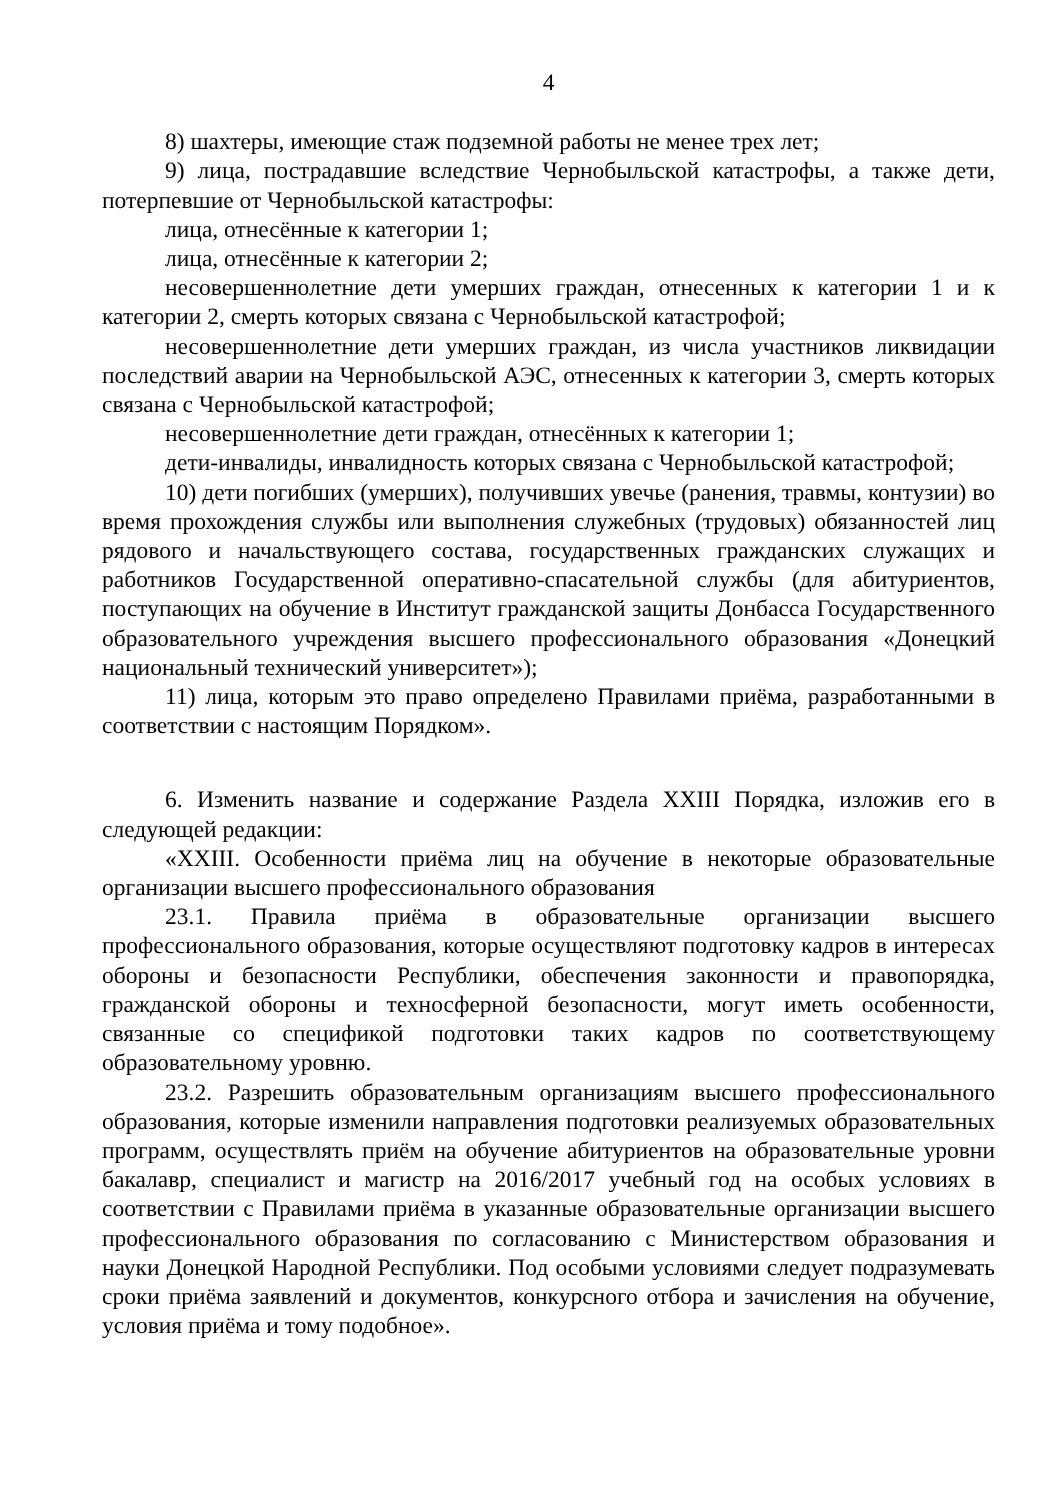4
8) шахтеры, имеющие стаж подземной работы не менее трех лет;
9) лица, пострадавшие вследствие Чернобыльской катастрофы, а также дети, потерпевшие от Чернобыльской катастрофы:
лица, отнесённые к категории 1;
лица, отнесённые к категории 2;
несовершеннолетние дети умерших граждан, отнесенных к категории 1 и к категории 2, смерть которых связана с Чернобыльской катастрофой;
несовершеннолетние дети умерших граждан, из числа участников ликвидации последствий аварии на Чернобыльской АЭС, отнесенных к категории 3, смерть которых связана с Чернобыльской катастрофой;
несовершеннолетние дети граждан, отнесённых к категории 1;
дети-инвалиды, инвалидность которых связана с Чернобыльской катастрофой;
10) дети погибших (умерших), получивших увечье (ранения, травмы, контузии) во время прохождения службы или выполнения служебных (трудовых) обязанностей лиц рядового и начальствующего состава, государственных гражданских служащих и работников Государственной оперативно-спасательной службы (для абитуриентов, поступающих на обучение в Институт гражданской защиты Донбасса Государственного образовательного учреждения высшего профессионального образования «Донецкий национальный технический университет»);
11) лица, которым это право определено Правилами приёма, разработанными в соответствии с настоящим Порядком».
6. Изменить название и содержание Раздела XXIII Порядка, изложив его в следующей редакции:
«XXIII. Особенности приёма лиц на обучение в некоторые образовательные организации высшего профессионального образования
23.1. Правила приёма в образовательные организации высшего профессионального образования, которые осуществляют подготовку кадров в интересах обороны и безопасности Республики, обеспечения законности и правопорядка, гражданской обороны и техносферной безопасности, могут иметь особенности, связанные со спецификой подготовки таких кадров по соответствующему образовательному уровню.
23.2. Разрешить образовательным организациям высшего профессионального образования, которые изменили направления подготовки реализуемых образовательных программ, осуществлять приём на обучение абитуриентов на образовательные уровни бакалавр, специалист и магистр на 2016/2017 учебный год на особых условиях в соответствии с Правилами приёма в указанные образовательные организации высшего профессионального образования по согласованию с Министерством образования и науки Донецкой Народной Республики. Под особыми условиями следует подразумевать сроки приёма заявлений и документов, конкурсного отбора и зачисления на обучение, условия приёма и тому подобное».